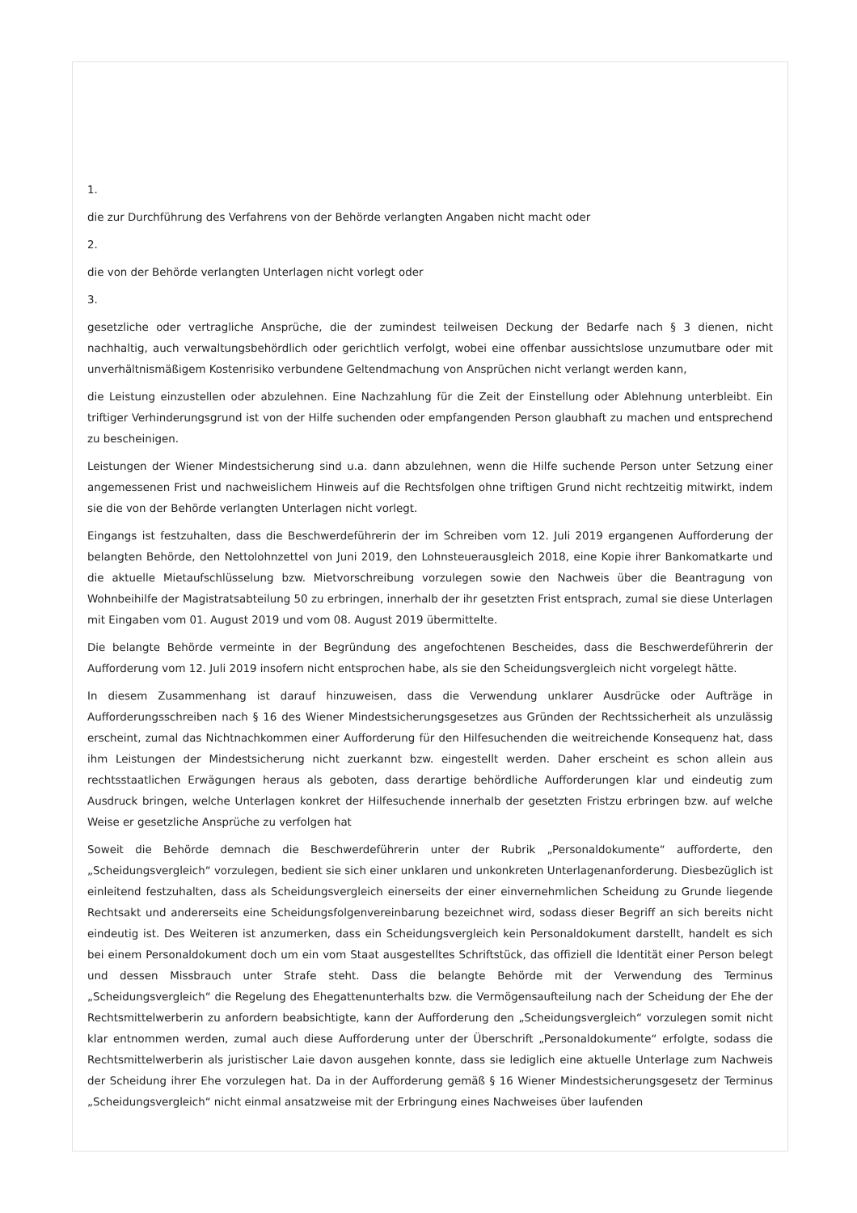1.
die zur Durchführung des Verfahrens von der Behörde verlangten Angaben nicht macht oder
2.
die von der Behörde verlangten Unterlagen nicht vorlegt oder
3.
gesetzliche oder vertragliche Ansprüche, die der zumindest teilweisen Deckung der Bedarfe nach § 3 dienen, nicht nachhaltig, auch verwaltungsbehördlich oder gerichtlich verfolgt, wobei eine offenbar aussichtslose unzumutbare oder mit unverhältnismäßigem Kostenrisiko verbundene Geltendmachung von Ansprüchen nicht verlangt werden kann,
die Leistung einzustellen oder abzulehnen. Eine Nachzahlung für die Zeit der Einstellung oder Ablehnung unterbleibt. Ein triftiger Verhinderungsgrund ist von der Hilfe suchenden oder empfangenden Person glaubhaft zu machen und entsprechend zu bescheinigen.
Leistungen der Wiener Mindestsicherung sind u.a. dann abzulehnen, wenn die Hilfe suchende Person unter Setzung einer angemessenen Frist und nachweislichem Hinweis auf die Rechtsfolgen ohne triftigen Grund nicht rechtzeitig mitwirkt, indem sie die von der Behörde verlangten Unterlagen nicht vorlegt.
Eingangs ist festzuhalten, dass die Beschwerdeführerin der im Schreiben vom 12. Juli 2019 ergangenen Aufforderung der belangten Behörde, den Nettolohnzettel von Juni 2019, den Lohnsteuerausgleich 2018, eine Kopie ihrer Bankomatkarte und die aktuelle Mietaufschlüsselung bzw. Mietvorschreibung vorzulegen sowie den Nachweis über die Beantragung von Wohnbeihilfe der Magistratsabteilung 50 zu erbringen, innerhalb der ihr gesetzten Frist entsprach, zumal sie diese Unterlagen mit Eingaben vom 01. August 2019 und vom 08. August 2019 übermittelte.
Die belangte Behörde vermeinte in der Begründung des angefochtenen Bescheides, dass die Beschwerdeführerin der Aufforderung vom 12. Juli 2019 insofern nicht entsprochen habe, als sie den Scheidungsvergleich nicht vorgelegt hätte.
In diesem Zusammenhang ist darauf hinzuweisen, dass die Verwendung unklarer Ausdrücke oder Aufträge in Aufforderungsschreiben nach § 16 des Wiener Mindestsicherungsgesetzes aus Gründen der Rechtssicherheit als unzulässig erscheint, zumal das Nichtnachkommen einer Aufforderung für den Hilfesuchenden die weitreichende Konsequenz hat, dass ihm Leistungen der Mindestsicherung nicht zuerkannt bzw. eingestellt werden. Daher erscheint es schon allein aus rechtsstaatlichen Erwägungen heraus als geboten, dass derartige behördliche Aufforderungen klar und eindeutig zum Ausdruck bringen, welche Unterlagen konkret der Hilfesuchende innerhalb der gesetzten Fristzu erbringen bzw. auf welche Weise er gesetzliche Ansprüche zu verfolgen hat
Soweit die Behörde demnach die Beschwerdeführerin unter der Rubrik „Personaldokumente“ aufforderte, den „Scheidungsvergleich“ vorzulegen, bedient sie sich einer unklaren und unkonkreten Unterlagenanforderung. Diesbezüglich ist einleitend festzuhalten, dass als Scheidungsvergleich einerseits der einer einvernehmlichen Scheidung zu Grunde liegende Rechtsakt und andererseits eine Scheidungsfolgenvereinbarung bezeichnet wird, sodass dieser Begriff an sich bereits nicht eindeutig ist. Des Weiteren ist anzumerken, dass ein Scheidungsvergleich kein Personaldokument darstellt, handelt es sich bei einem Personaldokument doch um ein vom Staat ausgestelltes Schriftstück, das offiziell die Identität einer Person belegt und dessen Missbrauch unter Strafe steht. Dass die belangte Behörde mit der Verwendung des Terminus „Scheidungsvergleich“ die Regelung des Ehegattenunterhalts bzw. die Vermögensaufteilung nach der Scheidung der Ehe der Rechtsmittelwerberin zu anfordern beabsichtigte, kann der Aufforderung den „Scheidungsvergleich“ vorzulegen somit nicht klar entnommen werden, zumal auch diese Aufforderung unter der Überschrift „Personaldokumente“ erfolgte, sodass die Rechtsmittelwerberin als juristischer Laie davon ausgehen konnte, dass sie lediglich eine aktuelle Unterlage zum Nachweis der Scheidung ihrer Ehe vorzulegen hat. Da in der Aufforderung gemäß § 16 Wiener Mindestsicherungsgesetz der Terminus „Scheidungsvergleich“ nicht einmal ansatzweise mit der Erbringung eines Nachweises über laufenden